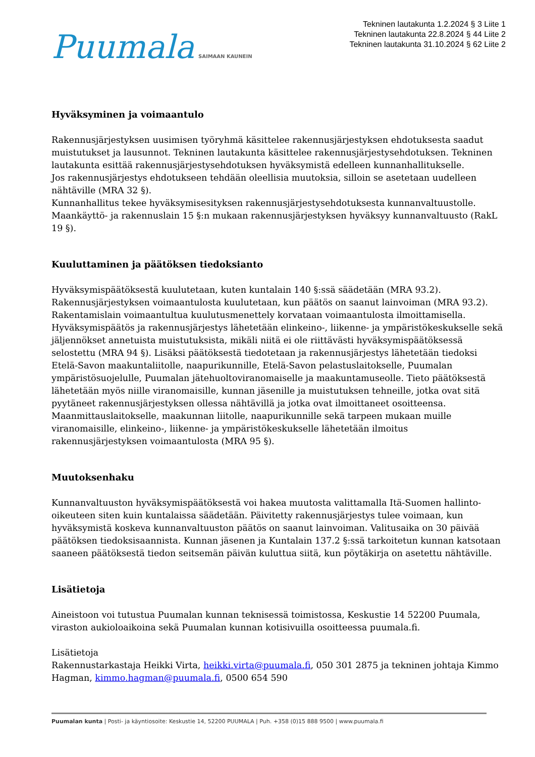Puumala SAIMAAN KAUNEIN
Tekninen lautakunta 1.2.2024 § 3 Liite 1
Tekninen lautakunta 22.8.2024 § 44 Liite 2
Tekninen lautakunta 31.10.2024 § 62 Liite 2
Hyväksyminen ja voimaantulo
Rakennusjärjestyksen uusimisen työryhmä käsittelee rakennusjärjestyksen ehdotuksesta saadut muistutukset ja lausunnot. Tekninen lautakunta käsittelee rakennusjärjestysehdotuksen. Tekninen lautakunta esittää rakennusjärjestysehdotuksen hyväksymistä edelleen kunnanhallitukselle.
Jos rakennusjärjestys ehdotukseen tehdään oleellisia muutoksia, silloin se asetetaan uudelleen nähtäville (MRA 32 §).
Kunnanhallitus tekee hyväksymisesityksen rakennusjärjestysehdotuksesta kunnanvaltuustolle. Maankäyttö- ja rakennuslain 15 §:n mukaan rakennusjärjestyksen hyväksyy kunnanvaltuusto (RakL 19 §).
Kuuluttaminen ja päätöksen tiedoksianto
Hyväksymispäätöksestä kuulutetaan, kuten kuntalain 140 §:ssä säädetään (MRA 93.2). Rakennusjärjestyksen voimaantulosta kuulutetaan, kun päätös on saanut lainvoiman (MRA 93.2). Rakentamislain voimaantultua kuulutusmenettely korvataan voimaantulosta ilmoittamisella.
Hyväksymispäätös ja rakennusjärjestys lähetetään elinkeino-, liikenne- ja ympäristökeskukselle sekä jäljennökset annetuista muistutuksista, mikäli niitä ei ole riittävästi hyväksymispäätöksessä selostettu (MRA 94 §). Lisäksi päätöksestä tiedotetaan ja rakennusjärjestys lähetetään tiedoksi Etelä-Savon maakuntaliitolle, naapurikunnille, Etelä-Savon pelastuslaitokselle, Puumalan ympäristösuojelulle, Puumalan jätehuoltoviranomaiselle ja maakuntamuseolle. Tieto päätöksestä lähetetään myös niille viranomaisille, kunnan jäsenille ja muistutuksen tehneille, jotka ovat sitä pyytäneet rakennusjärjestyksen ollessa nähtävillä ja jotka ovat ilmoittaneet osoitteensa.
Maanmittauslaitokselle, maakunnan liitolle, naapurikunnille sekä tarpeen mukaan muille viranomaisille, elinkeino-, liikenne- ja ympäristökeskukselle lähetetään ilmoitus rakennusjärjestyksen voimaantulosta (MRA 95 §).
Muutoksenhaku
Kunnanvaltuuston hyväksymispäätöksestä voi hakea muutosta valittamalla Itä-Suomen hallinto-oikeuteen siten kuin kuntalaissa säädetään. Päivitetty rakennusjärjestys tulee voimaan, kun hyväksymistä koskeva kunnanvaltuuston päätös on saanut lainvoiman. Valitusaika on 30 päivää päätöksen tiedoksisaannista. Kunnan jäsenen ja Kuntalain 137.2 §:ssä tarkoitetun kunnan katsotaan saaneen päätöksestä tiedon seitsemän päivän kuluttua siitä, kun pöytäkirja on asetettu nähtäville.
Lisätietoja
Aineistoon voi tutustua Puumalan kunnan teknisessä toimistossa, Keskustie 14 52200 Puumala, viraston aukioloaikoina sekä Puumalan kunnan kotisivuilla osoitteessa puumala.fi.
Lisätietoja
Rakennustarkastaja Heikki Virta, heikki.virta@puumala.fi, 050 301 2875 ja tekninen johtaja Kimmo Hagman, kimmo.hagman@puumala.fi, 0500 654 590
Puumalan kunta | Posti- ja käyntiosoite: Keskustie 14, 52200 PUUMALA | Puh. +358 (0)15 888 9500 | www.puumala.fi